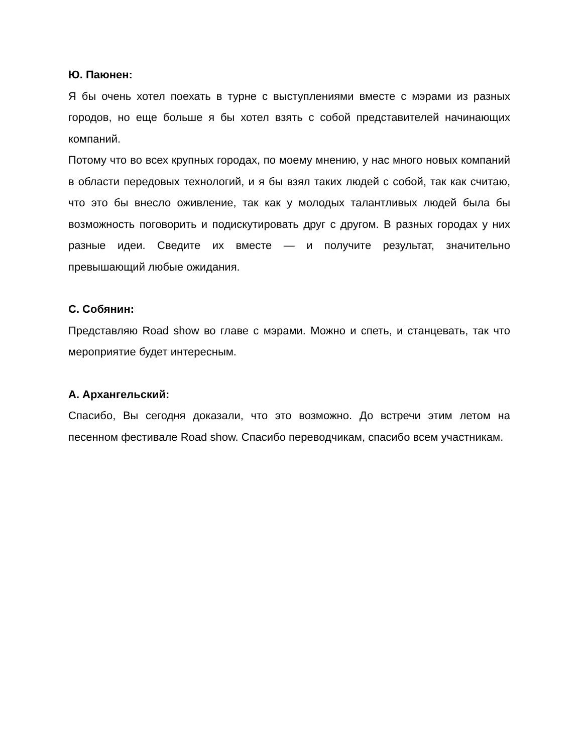Ю. Паюнен:
Я бы очень хотел поехать в турне с выступлениями вместе с мэрами из разных городов, но еще больше я бы хотел взять с собой представителей начинающих компаний.
Потому что во всех крупных городах, по моему мнению, у нас много новых компаний в области передовых технологий, и я бы взял таких людей с собой, так как считаю, что это бы внесло оживление, так как у молодых талантливых людей была бы возможность поговорить и подискутировать друг с другом. В разных городах у них разные идеи. Сведите их вместе — и получите результат, значительно превышающий любые ожидания.
С. Собянин:
Представляю Road show во главе с мэрами. Можно и спеть, и станцевать, так что мероприятие будет интересным.
А. Архангельский:
Спасибо, Вы сегодня доказали, что это возможно. До встречи этим летом на песенном фестивале Road show. Спасибо переводчикам, спасибо всем участникам.